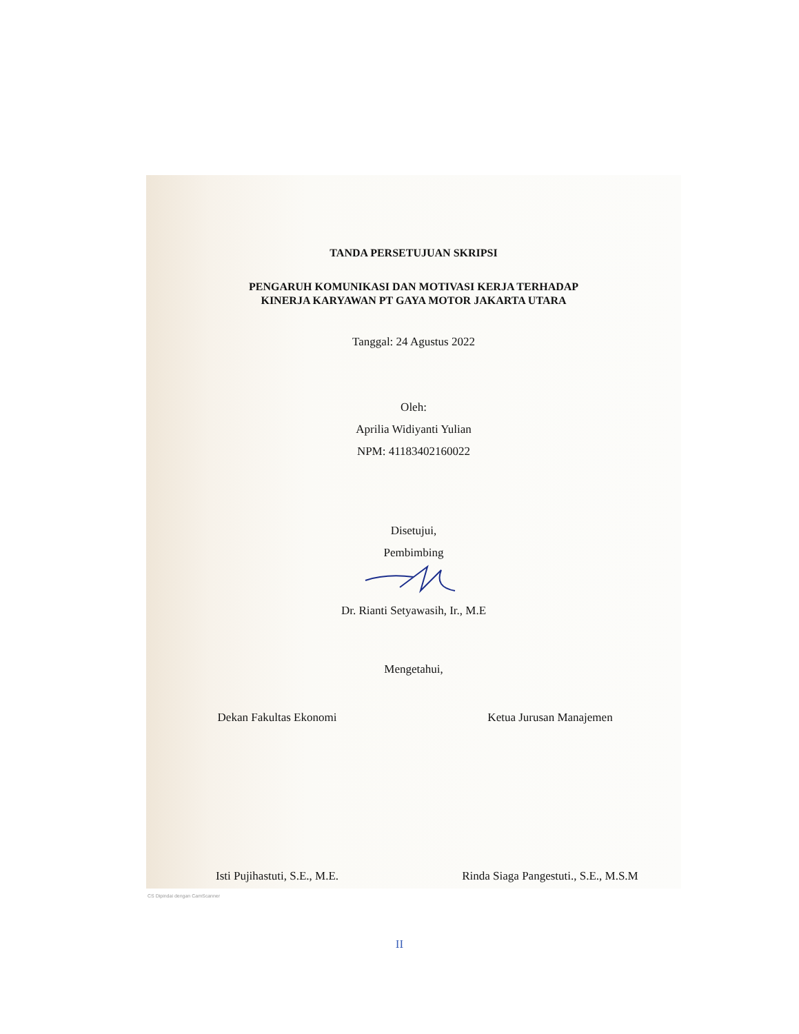TANDA PERSETUJUAN SKRIPSI
PENGARUH KOMUNIKASI DAN MOTIVASI KERJA TERHADAP
KINERJA KARYAWAN PT GAYA MOTOR JAKARTA UTARA
Tanggal: 24 Agustus 2022
Oleh:
Aprilia Widiyanti Yulian
NPM: 41183402160022
Disetujui,
Pembimbing
Dr. Rianti Setyawasih, Ir., M.E
Mengetahui,
Dekan Fakultas Ekonomi
Isti Pujihastuti, S.E., M.E.
Ketua Jurusan Manajemen
Rinda Siaga Pangestuti., S.E., M.S.M
CS Dipindai dengan CamScanner
II